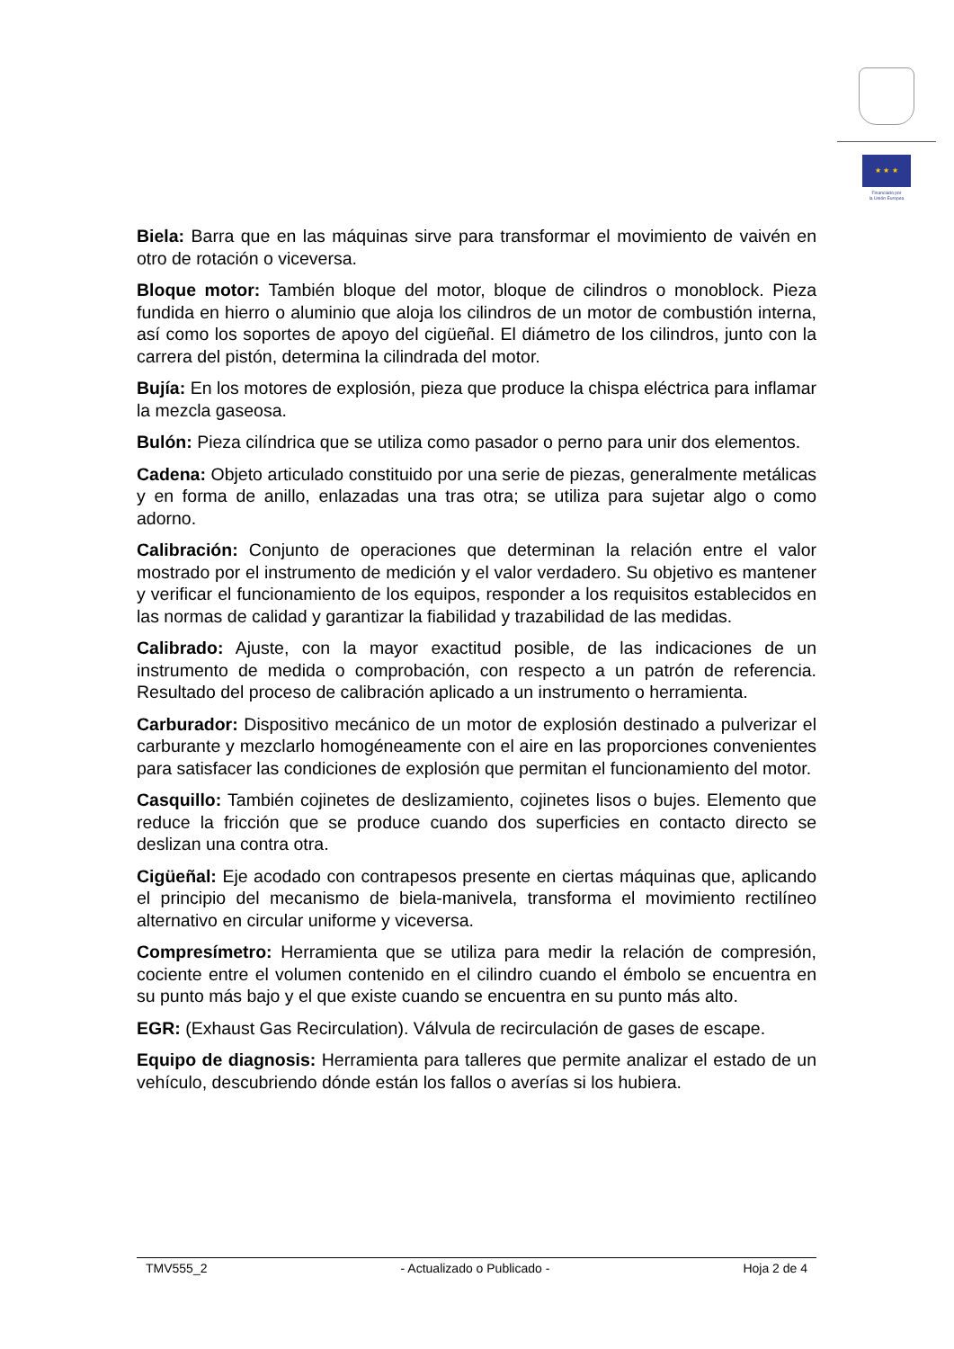★ ★ ★
Financiado por
la Unión Europea
Biela: Barra que en las máquinas sirve para transformar el movimiento de vaivén en otro de rotación o viceversa.
Bloque motor: También bloque del motor, bloque de cilindros o monoblock. Pieza fundida en hierro o aluminio que aloja los cilindros de un motor de combustión interna, así como los soportes de apoyo del cigüeñal. El diámetro de los cilindros, junto con la carrera del pistón, determina la cilindrada del motor.
Bujía: En los motores de explosión, pieza que produce la chispa eléctrica para inflamar la mezcla gaseosa.
Bulón: Pieza cilíndrica que se utiliza como pasador o perno para unir dos elementos.
Cadena: Objeto articulado constituido por una serie de piezas, generalmente metálicas y en forma de anillo, enlazadas una tras otra; se utiliza para sujetar algo o como adorno.
Calibración: Conjunto de operaciones que determinan la relación entre el valor mostrado por el instrumento de medición y el valor verdadero. Su objetivo es mantener y verificar el funcionamiento de los equipos, responder a los requisitos establecidos en las normas de calidad y garantizar la fiabilidad y trazabilidad de las medidas.
Calibrado: Ajuste, con la mayor exactitud posible, de las indicaciones de un instrumento de medida o comprobación, con respecto a un patrón de referencia. Resultado del proceso de calibración aplicado a un instrumento o herramienta.
Carburador: Dispositivo mecánico de un motor de explosión destinado a pulverizar el carburante y mezclarlo homogéneamente con el aire en las proporciones convenientes para satisfacer las condiciones de explosión que permitan el funcionamiento del motor.
Casquillo: También cojinetes de deslizamiento, cojinetes lisos o bujes. Elemento que reduce la fricción que se produce cuando dos superficies en contacto directo se deslizan una contra otra.
Cigüeñal: Eje acodado con contrapesos presente en ciertas máquinas que, aplicando el principio del mecanismo de biela-manivela, transforma el movimiento rectilíneo alternativo en circular uniforme y viceversa.
Compresímetro: Herramienta que se utiliza para medir la relación de compresión, cociente entre el volumen contenido en el cilindro cuando el émbolo se encuentra en su punto más bajo y el que existe cuando se encuentra en su punto más alto.
EGR: (Exhaust Gas Recirculation). Válvula de recirculación de gases de escape.
Equipo de diagnosis: Herramienta para talleres que permite analizar el estado de un vehículo, descubriendo dónde están los fallos o averías si los hubiera.
TMV555_2 - Actualizado o Publicado - Hoja 2 de 4